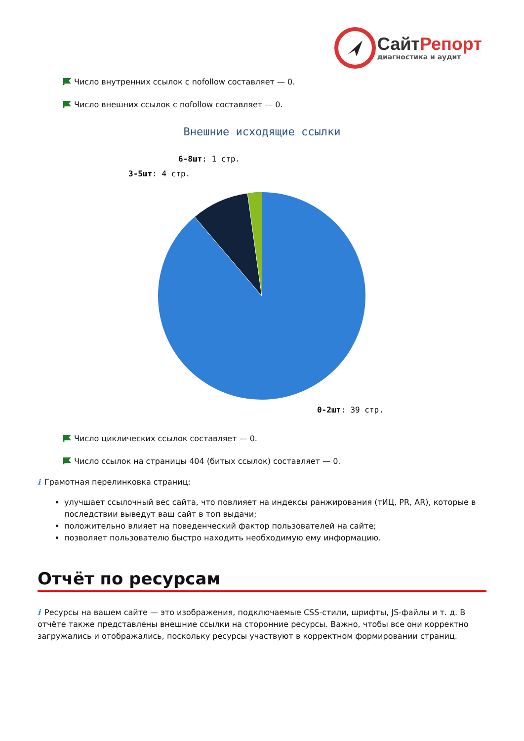СайтРепорт
диагностика и аудит
Число внутренних ссылок с nofollow составляет — 0.
Число внешних ссылок с nofollow составляет — 0.
Внешние исходящие ссылки
6-8шт: 1 стр.
3-5шт: 4 стр.
0-2шт: 39 стр.
Число циклических ссылок составляет — 0.
Число ссылок на страницы 404 (битых ссылок) составляет — 0.
i Грамотная перелинковка страниц:
улучшает ссылочный вес сайта, что повлияет на индексы ранжирования (тИЦ, PR, AR), которые в последствии выведут ваш сайт в топ выдачи;
положительно влияет на поведенческий фактор пользователей на сайте;
позволяет пользователю быстро находить необходимую ему информацию.
Отчёт по ресурсам
i Ресурсы на вашем сайте — это изображения, подключаемые CSS-стили, шрифты, JS-файлы и т. д. В отчёте также представлены внешние ссылки на сторонние ресурсы. Важно, чтобы все они корректно загружались и отображались, поскольку ресурсы участвуют в корректном формировании страниц.